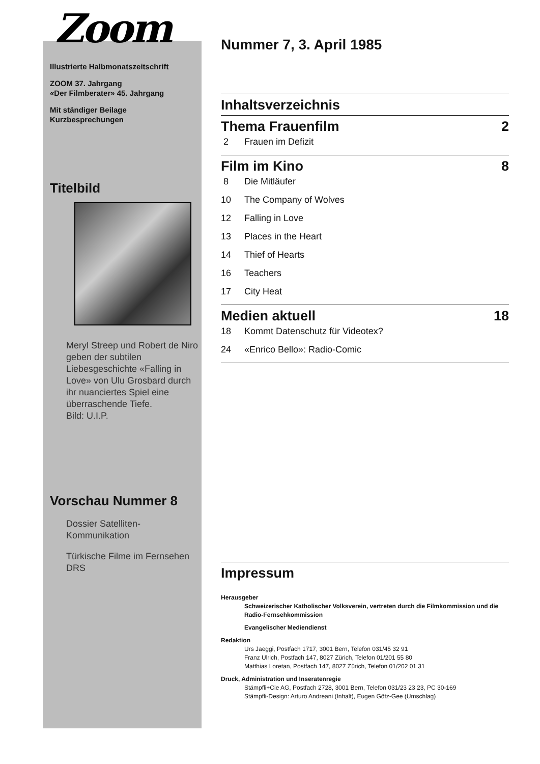Zoom
Illustrierte Halbmonatszeitschrift
ZOOM 37. Jahrgang
«Der Filmberater» 45. Jahrgang
Mit ständiger Beilage
Kurzbesprechungen
Titelbild
Meryl Streep und Robert de Niro geben der subtilen Liebesgeschichte «Falling in Love» von Ulu Grosbard durch ihr nuanciertes Spiel eine überraschende Tiefe.
Bild: U.I.P.
Vorschau Nummer 8
Dossier Satelliten-Kommunikation
Türkische Filme im Fernsehen DRS
Nummer 7, 3. April 1985
Inhaltsverzeichnis
Thema Frauenfilm 2
2 Frauen im Defizit
Film im Kino 8
8 Die Mitläufer
10 The Company of Wolves
12 Falling in Love
13 Places in the Heart
14 Thief of Hearts
16 Teachers
17 City Heat
Medien aktuell 18
18 Kommt Datenschutz für Videotex?
24 «Enrico Bello»: Radio-Comic
Impressum
Herausgeber
Schweizerischer Katholischer Volksverein, vertreten durch die Filmkommission und die Radio-Fernsehkommission
Evangelischer Mediendienst
Redaktion
Urs Jaeggi, Postfach 1717, 3001 Bern, Telefon 031/45 32 91
Franz Ulrich, Postfach 147, 8027 Zürich, Telefon 01/201 55 80
Matthias Loretan, Postfach 147, 8027 Zürich, Telefon 01/202 01 31
Druck, Administration und Inseratenregie
Stämpfli+Cie AG, Postfach 2728, 3001 Bern, Telefon 031/23 23 23, PC 30-169
Stämpfli-Design: Arturo Andreani (Inhalt), Eugen Götz-Gee (Umschlag)